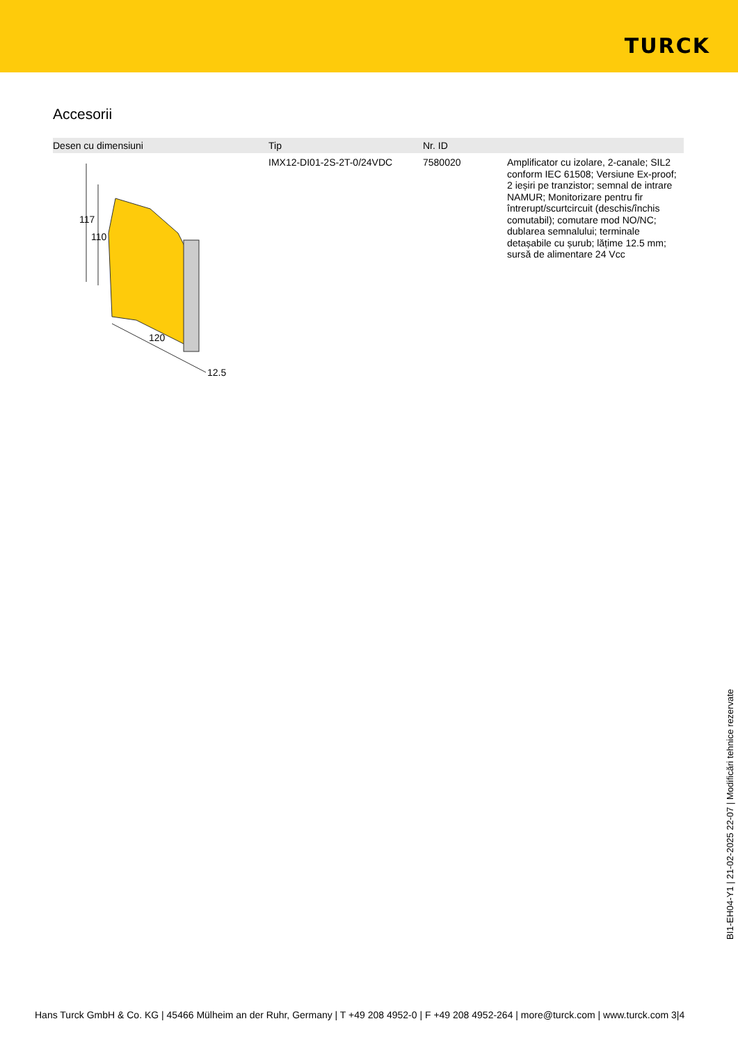TURCK
Accesorii
| Desen cu dimensiuni | Tip | Nr. ID | |
| --- | --- | --- | --- |
| 117 110 120 12.5 | IMX12-DI01-2S-2T-0/24VDC | 7580020 | Amplificator cu izolare, 2-canale; SIL2 conform IEC 61508; Versiune Ex-proof; 2 ieșiri pe tranzistor; semnal de intrare NAMUR; Monitorizare pentru fir întrerupt/scurtcircuit (deschis/închis comutabil); comutare mod NO/NC; dublarea semnalului; terminale detașabile cu șurub; lățime 12.5 mm; sursă de alimentare 24 Vcc |
BI1-EH04-Y1 | 21-02-2025 22-07 | Modificări tehnice rezervate
Hans Turck GmbH & Co. KG | 45466 Mülheim an der Ruhr, Germany | T +49 208 4952-0 | F +49 208 4952-264 | more@turck.com | www.turck.com 3|4